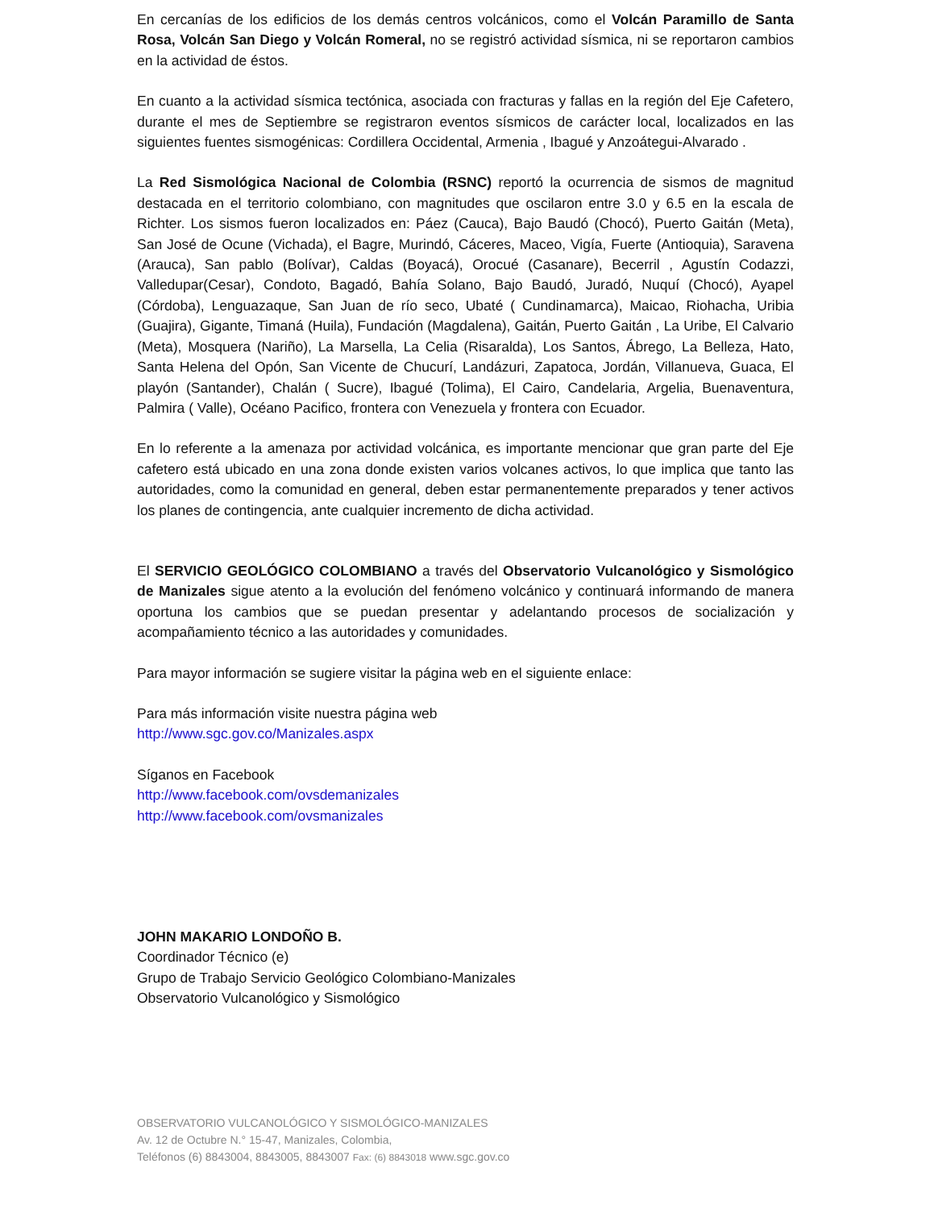En cercanías de los edificios de los demás centros volcánicos, como el Volcán Paramillo de Santa Rosa, Volcán San Diego y Volcán Romeral, no se registró actividad sísmica, ni se reportaron cambios en la actividad de éstos.
En cuanto a la actividad sísmica tectónica, asociada con fracturas y fallas en la región del Eje Cafetero, durante el mes de Septiembre se registraron eventos sísmicos de carácter local, localizados en las siguientes fuentes sismogénicas: Cordillera Occidental, Armenia , Ibagué y Anzoátegui-Alvarado .
La Red Sismológica Nacional de Colombia (RSNC) reportó la ocurrencia de sismos de magnitud destacada en el territorio colombiano, con magnitudes que oscilaron entre 3.0 y 6.5 en la escala de Richter. Los sismos fueron localizados en: Páez (Cauca), Bajo Baudó (Chocó), Puerto Gaitán (Meta), San José de Ocune (Vichada), el Bagre, Murindó, Cáceres, Maceo, Vigía, Fuerte (Antioquia), Saravena (Arauca), San pablo (Bolívar), Caldas (Boyacá), Orocué (Casanare), Becerril , Agustín Codazzi, Valledupar(Cesar), Condoto, Bagadó, Bahía Solano, Bajo Baudó, Juradó, Nuquí (Chocó), Ayapel (Córdoba), Lenguazaque, San Juan de río seco, Ubaté ( Cundinamarca), Maicao, Riohacha, Uribia (Guajira), Gigante, Timaná (Huila), Fundación (Magdalena), Gaitán, Puerto Gaitán , La Uribe, El Calvario (Meta), Mosquera (Nariño), La Marsella, La Celia (Risaralda), Los Santos, Ábrego, La Belleza, Hato, Santa Helena del Opón, San Vicente de Chucurí, Landázuri, Zapatoca, Jordán, Villanueva, Guaca, El playón (Santander), Chalán ( Sucre), Ibagué (Tolima), El Cairo, Candelaria, Argelia, Buenaventura, Palmira ( Valle), Océano Pacifico, frontera con Venezuela y frontera con Ecuador.
En lo referente a la amenaza por actividad volcánica, es importante mencionar que gran parte del Eje cafetero está ubicado en una zona donde existen varios volcanes activos, lo que implica que tanto las autoridades, como la comunidad en general, deben estar permanentemente preparados y tener activos los planes de contingencia, ante cualquier incremento de dicha actividad.
El SERVICIO GEOLÓGICO COLOMBIANO a través del Observatorio Vulcanológico y Sismológico de Manizales sigue atento a la evolución del fenómeno volcánico y continuará informando de manera oportuna los cambios que se puedan presentar y adelantando procesos de socialización y acompañamiento técnico a las autoridades y comunidades.
Para mayor información se sugiere visitar la página web en el siguiente enlace:
Para más información visite nuestra página web
http://www.sgc.gov.co/Manizales.aspx
Síganos en Facebook
http://www.facebook.com/ovsdemanizales
http://www.facebook.com/ovsmanizales
JOHN MAKARIO LONDOÑO B.
Coordinador Técnico (e)
Grupo de Trabajo Servicio Geológico Colombiano-Manizales
Observatorio Vulcanológico y Sismológico
OBSERVATORIO VULCANOLÓGICO Y SISMOLÓGICO-MANIZALES
Av. 12 de Octubre N.° 15-47, Manizales, Colombia,
Teléfonos (6) 8843004, 8843005, 8843007 Fax: (6) 8843018 www.sgc.gov.co